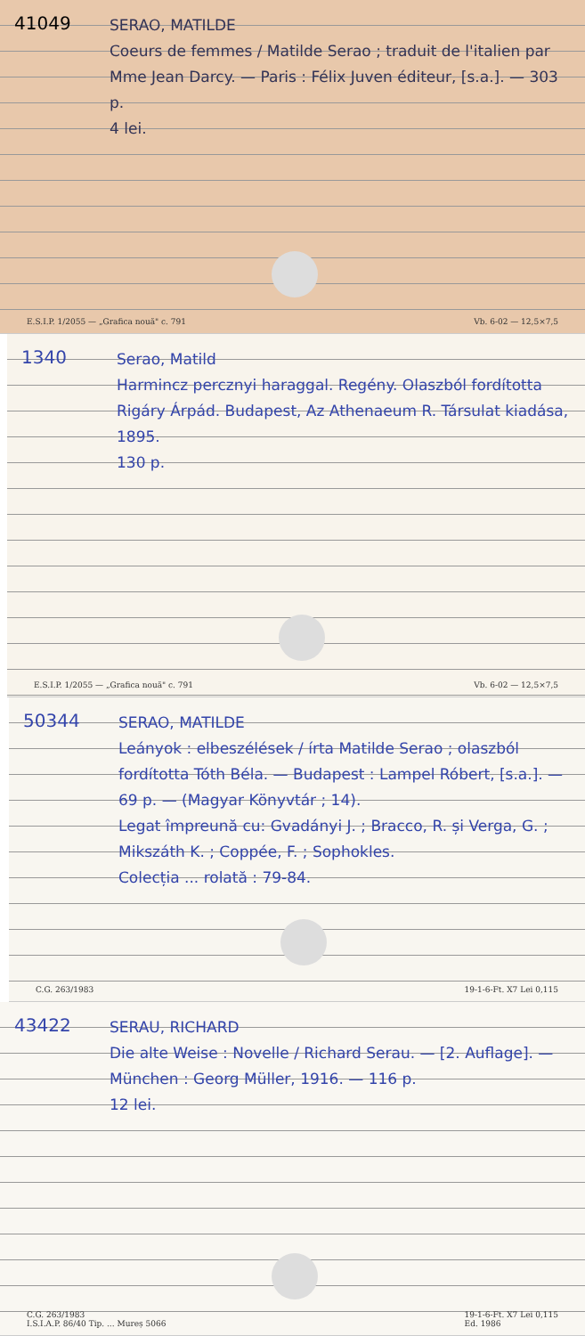41049
SERAO, MATILDE
Coeurs de femmes / Matilde Serao ; traduit de l'italien par Mme Jean Darcy. — Paris : Félix Juven éditeur, [s.a.]. — 303 p.
4 lei.
E.S.I.P. 1/2055 — „Grafica nouă" c. 791 Vb. 6-02 — 12,5×7,5
1340
Serao, Matild
Harmincz percznyi haraggal. Regény. Olaszból fordította Rigáry Árpád. Budapest, Az Athenaeum R. Társulat kiadása, 1895.
130 p.
E.S.I.P. 1/2055 — „Grafica nouă" c. 791 Vb. 6-02 — 12,5×7,5
50344
SERAO, MATILDE
Leányok : elbeszélések / írta Matilde Serao ; olaszból fordította Tóth Béla. — Budapest : Lampel Róbert, [s.a.]. — 69 p. — (Magyar Könyvtár ; 14).
Legat împreună cu: Gvadányi J. ; Bracco, R. și Verga, G. ; Mikszáth K. ; Coppée, F. ; Sophokles.
Colecția ... rolată : 79-84.
C.G. 263/1983 19-1-6-Ft. X7 Lei 0,115
43422
SERAU, RICHARD
Die alte Weise : Novelle / Richard Serau. — [2. Auflage]. — München : Georg Müller, 1916. — 116 p.
12 lei.
C.G. 263/1983
I.S.I.A.P. 86/40 Tip. ... Mureș 5066 19-1-6-Ft. X7 Lei 0,115
Ed. 1986